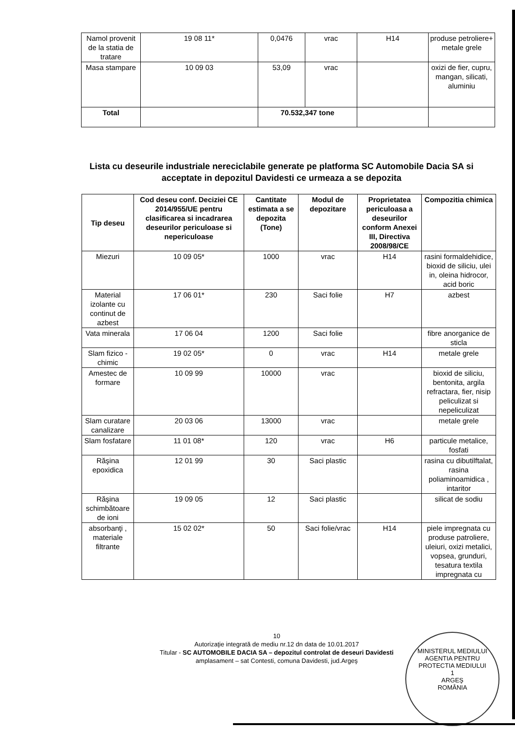| Namol provenit de la statia de tratare | 19 08 11* | 0,0476 | vrac | H14 | produse petroliere+ metale grele |
| Masa stampare | 10 09 03 | 53,09 | vrac | | oxizi de fier, cupru, mangan, silicati, aluminiu |
| Total | | 70.532,347 tone | | | |
Lista cu deseurile industriale nereciclabile generate pe platforma SC Automobile Dacia SA si acceptate in depozitul Davidesti ce urmeaza a se depozita
| Tip deseu | Cod deseu conf. Deciziei CE 2014/955/UE pentru clasificarea si incadrarea deseurilor periculoase si nepericuloase | Cantitate estimata a se depozita (Tone) | Modul de depozitare | Proprietatea periculoasa a deseurilor conform Anexei III, Directiva 2008/98/CE | Compozitia chimica |
| --- | --- | --- | --- | --- | --- |
| Miezuri | 10 09 05* | 1000 | vrac | H14 | rasini formaldehidice, bioxid de siliciu, ulei in, oleina hidrocor, acid boric |
| Material izolante cu continut de azbest | 17 06 01* | 230 | Saci folie | H7 | azbest |
| Vata minerala | 17 06 04 | 1200 | Saci folie | | fibre anorganice de sticla |
| Slam fizico - chimic | 19 02 05* | 0 | vrac | H14 | metale grele |
| Amestec de formare | 10 09 99 | 10000 | vrac | | bioxid de siliciu, bentonita, argila refractara, fier, nisip peliculizat si nepeliculizat |
| Slam curatare canalizare | 20 03 06 | 13000 | vrac | | metale grele |
| Slam fosfatare | 11 01 08* | 120 | vrac | H6 | particule metalice, fosfati |
| Răşina epoxidica | 12 01 99 | 30 | Saci plastic | | rasina cu dibutilftalat, rasina poliaminoamidica , intaritor |
| Răşina schimbătoare de ioni | 19 09 05 | 12 | Saci plastic | | silicat de sodiu |
| absorbanţi , materiale filtrante | 15 02 02* | 50 | Saci folie/vrac | H14 | piele impregnata cu produse patroliere, uleiuri, oxizi metalici, vopsea, grunduri, tesatura textila impregnata cu |
10
Autorizaţie integrată de mediu nr.12 dn data de 10.01.2017
Titular - SC AUTOMOBILE DACIA SA – depozitul controlat de deseuri Davidesti
amplasament – sat Contesti, comuna Davidesti, jud.Argeş
MINISTERUL MEDIULUI
AGENTIA PENTRU PROTECTIA MEDIULUI
1
ARGEŞ
ROMÂNIA